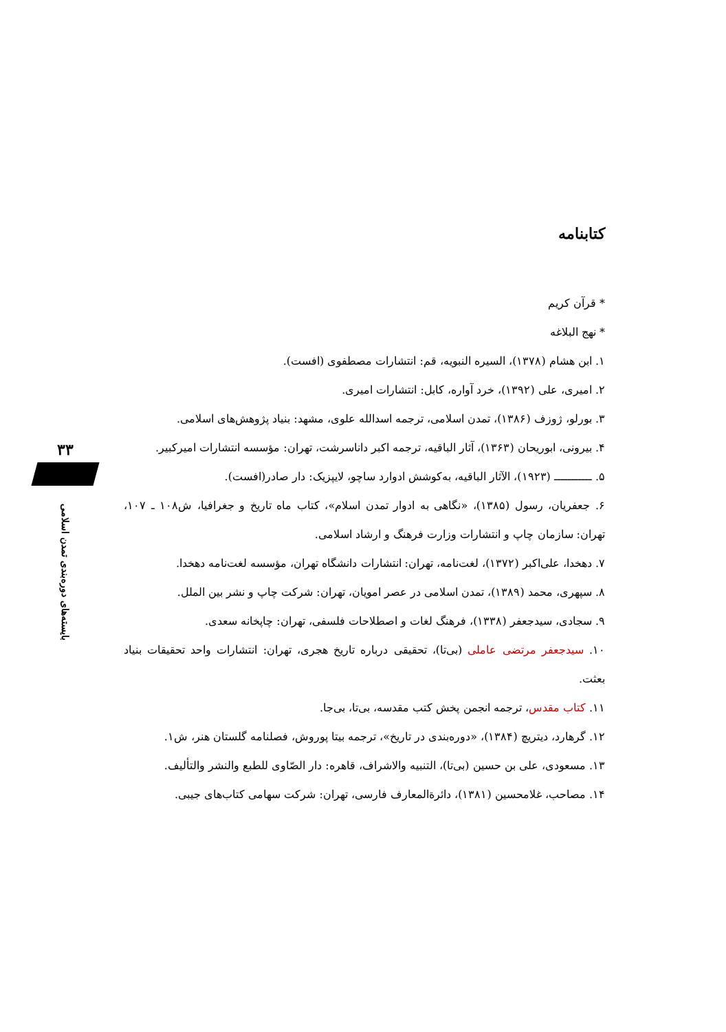۳۳
بایسته‌های دوره‌بندی تمدن اسلامی
کتابنامه
* قرآن کریم
* نهج البلاغه
۱. ابن هشام (۱۳۷۸)، السیره النبویه، قم: انتشارات مصطفوی (افست).
۲. امیری، علی (۱۳۹۲)، خرد آواره، کابل: انتشارات امیری.
۳. بورلو، ژوزف (۱۳۸۶)، تمدن اسلامی، ترجمه اسدالله علوی، مشهد: بنیاد پژوهش‌های اسلامی.
۴. بیرونی، ابوریحان (۱۳۶۳)، آثار الباقیه، ترجمه اکبر داناسرشت، تهران: مؤسسه انتشارات امیرکبیر.
۵. ـــــــــــ (۱۹۲۳)، الآثار الباقیه، به‌کوشش ادوارد ساچو، لایپزیک: دار صادر(افست).
۶. جعفریان، رسول (۱۳۸۵)، «نگاهی به ادوار تمدن اسلام»، کتاب ماه تاریخ و جغرافیا، ش۱۰۸ ـ ۱۰۷، تهران: سازمان چاپ و انتشارات وزارت فرهنگ و ارشاد اسلامی.
۷. دهخدا، علی‌اکبر (۱۳۷۲)، لغت‌نامه، تهران: انتشارات دانشگاه تهران، مؤسسه لغت‌نامه دهخدا.
۸. سپهری، محمد (۱۳۸۹)، تمدن اسلامی در عصر امویان، تهران: شرکت چاپ و نشر بین الملل.
۹. سجادی، سیدجعفر (۱۳۳۸)، فرهنگ لغات و اصطلاحات فلسفی، تهران: چاپخانه سعدی.
۱۰. سیدجعفر مرتضی عاملی (بی‌تا)، تحقیقی درباره تاریخ هجری، تهران: انتشارات واحد تحقیقات بنیاد بعثت.
۱۱. کتاب مقدس، ترجمه انجمن پخش کتب مقدسه، بی‌تا، بی‌جا.
۱۲. گرهارد، دیتریچ (۱۳۸۴)، «دوره‌بندی در تاریخ»، ترجمه بیتا پوروش، فصلنامه گلستان هنر، ش۱.
۱۳. مسعودی، علی بن حسین (بی‌تا)، التنبیه والاشراف، قاهره: دار الصّاوی للطبع والنشر والتألیف.
۱۴. مصاحب، غلامحسین (۱۳۸۱)، دائرةالمعارف فارسی، تهران: شرکت سهامی کتاب‌های جیبی.